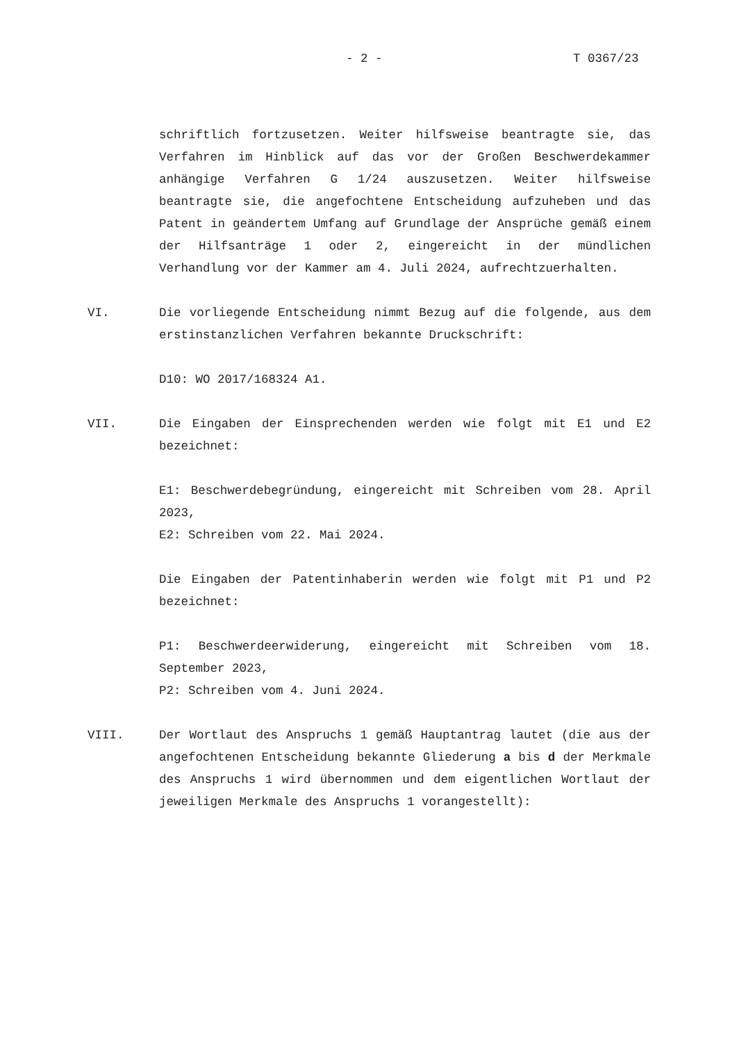- 2 - T 0367/23
schriftlich fortzusetzen. Weiter hilfsweise beantragte sie, das Verfahren im Hinblick auf das vor der Großen Beschwerdekammer anhängige Verfahren G 1/24 auszusetzen. Weiter hilfsweise beantragte sie, die angefochtene Entscheidung aufzuheben und das Patent in geändertem Umfang auf Grundlage der Ansprüche gemäß einem der Hilfsanträge 1 oder 2, eingereicht in der mündlichen Verhandlung vor der Kammer am 4. Juli 2024, aufrechtzuerhalten.
VI. Die vorliegende Entscheidung nimmt Bezug auf die folgende, aus dem erstinstanzlichen Verfahren bekannte Druckschrift:
D10: WO 2017/168324 A1.
VII. Die Eingaben der Einsprechenden werden wie folgt mit E1 und E2 bezeichnet:
E1: Beschwerdebegründung, eingereicht mit Schreiben vom 28. April 2023,
E2: Schreiben vom 22. Mai 2024.
Die Eingaben der Patentinhaberin werden wie folgt mit P1 und P2 bezeichnet:
P1: Beschwerdeerwiderung, eingereicht mit Schreiben vom 18. September 2023,
P2: Schreiben vom 4. Juni 2024.
VIII. Der Wortlaut des Anspruchs 1 gemäß Hauptantrag lautet (die aus der angefochtenen Entscheidung bekannte Gliederung a bis d der Merkmale des Anspruchs 1 wird übernommen und dem eigentlichen Wortlaut der jeweiligen Merkmale des Anspruchs 1 vorangestellt):